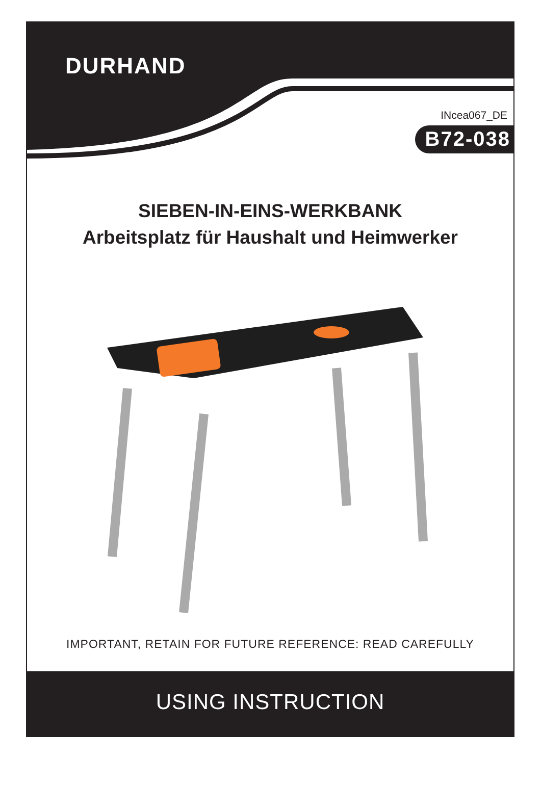DURHAND
INcea067_DE
B72-038
SIEBEN-IN-EINS-WERKBANK
Arbeitsplatz für Haushalt und Heimwerker
IMPORTANT, RETAIN FOR FUTURE REFERENCE: READ CAREFULLY
USING INSTRUCTION